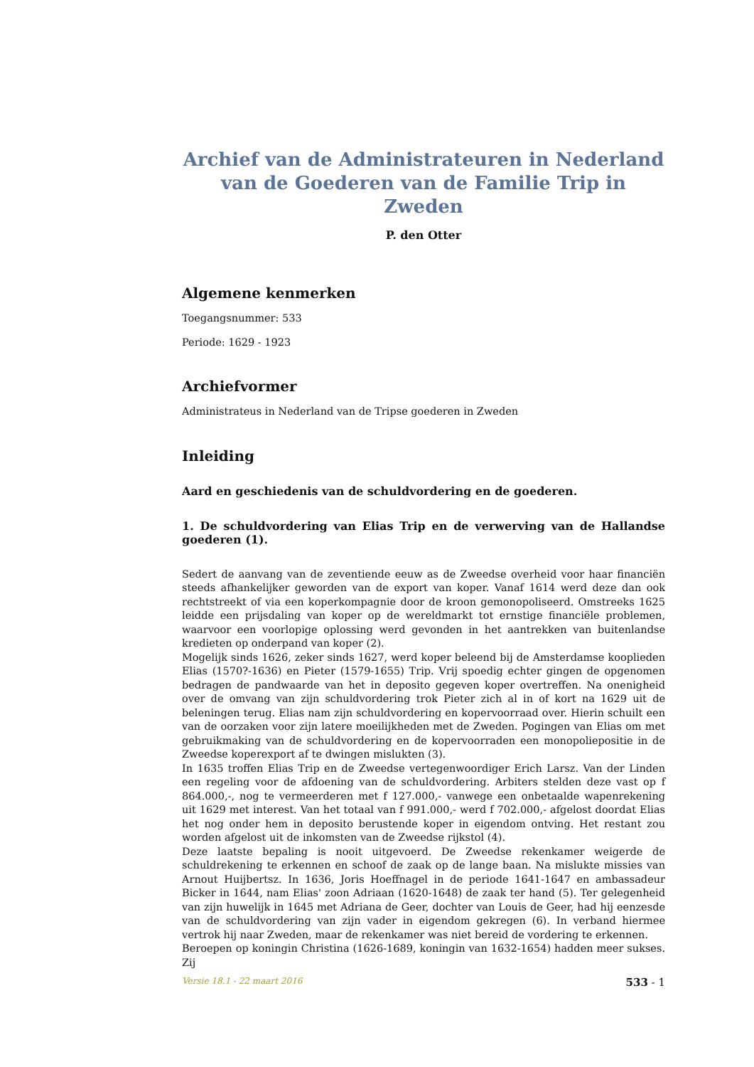Archief van de Administrateuren in Nederland
van de Goederen van de Familie Trip in Zweden
P. den Otter
Algemene kenmerken
Toegangsnummer: 533
Periode: 1629 - 1923
Archiefvormer
Administrateus in Nederland van de Tripse goederen in Zweden
Inleiding
Aard en geschiedenis van de schuldvordering en de goederen.
1. De schuldvordering van Elias Trip en de verwerving van de Hallandse goederen (1).
Sedert de aanvang van de zeventiende eeuw as de Zweedse overheid voor haar financiën steeds afhankelijker geworden van de export van koper. Vanaf 1614 werd deze dan ook rechtstreekt of via een koperkompagnie door de kroon gemonopoliseerd. Omstreeks 1625 leidde een prijsdaling van koper op de wereldmarkt tot ernstige financiële problemen, waarvoor een voorlopige oplossing werd gevonden in het aantrekken van buitenlandse kredieten op onderpand van koper (2).
Mogelijk sinds 1626, zeker sinds 1627, werd koper beleend bij de Amsterdamse kooplieden Elias (1570?-1636) en Pieter (1579-1655) Trip. Vrij spoedig echter gingen de opgenomen bedragen de pandwaarde van het in deposito gegeven koper overtreffen. Na onenigheid over de omvang van zijn schuldvordering trok Pieter zich al in of kort na 1629 uit de beleningen terug. Elias nam zijn schuldvordering en kopervoorraad over. Hierin schuilt een van de oorzaken voor zijn latere moeilijkheden met de Zweden. Pogingen van Elias om met gebruikmaking van de schuldvordering en de kopervoorraden een monopoliepositie in de Zweedse koperexport af te dwingen mislukten (3).
In 1635 troffen Elias Trip en de Zweedse vertegenwoordiger Erich Larsz. Van der Linden een regeling voor de afdoening van de schuldvordering. Arbiters stelden deze vast op f 864.000,-, nog te vermeerderen met f 127.000,- vanwege een onbetaalde wapenrekening uit 1629 met interest. Van het totaal van f 991.000,- werd f 702.000,- afgelost doordat Elias het nog onder hem in deposito berustende koper in eigendom ontving. Het restant zou worden afgelost uit de inkomsten van de Zweedse rijkstol (4).
Deze laatste bepaling is nooit uitgevoerd. De Zweedse rekenkamer weigerde de schuldrekening te erkennen en schoof de zaak op de lange baan. Na mislukte missies van Arnout Huijbertsz. In 1636, Joris Hoeffnagel in de periode 1641-1647 en ambassadeur Bicker in 1644, nam Elias' zoon Adriaan (1620-1648) de zaak ter hand (5). Ter gelegenheid van zijn huwelijk in 1645 met Adriana de Geer, dochter van Louis de Geer, had hij eenzesde van de schuldvordering van zijn vader in eigendom gekregen (6). In verband hiermee vertrok hij naar Zweden, maar de rekenkamer was niet bereid de vordering te erkennen.
Beroepen op koningin Christina (1626-1689, koningin van 1632-1654) hadden meer sukses. Zij
Versie 18.1 - 22 maart 2016 533 - 1